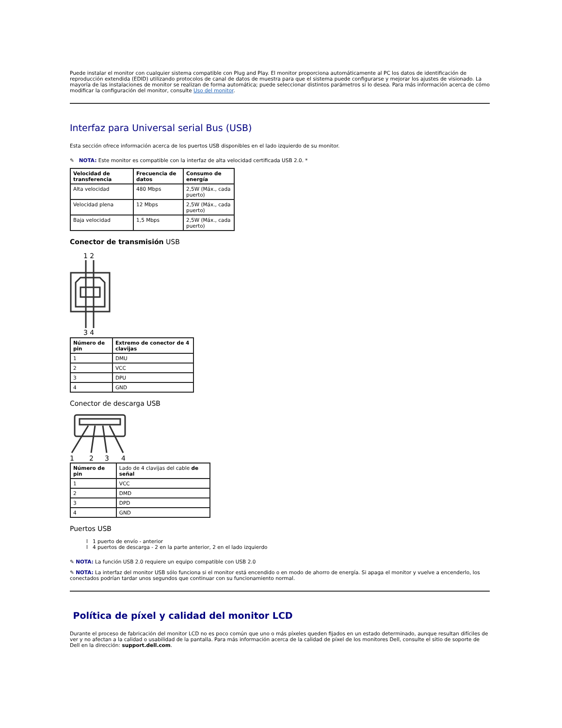Puede instalar el monitor con cualquier sistema compatible con Plug and Play. El monitor proporciona automáticamente al PC los datos de identificación de reproducción extendida (EDID) utilizando protocolos de canal de datos de muestra para que el sistema puede configurarse y mejorar los ajustes de visionado. La mayoría de las instalaciones de monitor se realizan de forma automática; puede seleccionar distintos parámetros si lo desea. Para más información acerca de cómo modificar la configuración del monitor, consulte Uso del monitor.
Interfaz para Universal serial Bus (USB)
Esta sección ofrece información acerca de los puertos USB disponibles en el lado izquierdo de su monitor.
✎ NOTA: Este monitor es compatible con la interfaz de alta velocidad certificada USB 2.0. *
| Velocidad de transferencia | Frecuencia de datos | Consumo de energía |
| --- | --- | --- |
| Alta velocidad | 480 Mbps | 2,5W (Máx., cada puerto) |
| Velocidad plena | 12 Mbps | 2,5W (Máx., cada puerto) |
| Baja velocidad | 1,5 Mbps | 2,5W (Máx., cada puerto) |
Conector de transmisión USB
1 2
3 4
| Número de pin | Extremo de conector de 4 clavijas |
| --- | --- |
| 1 | DMU |
| 2 | VCC |
| 3 | DPU |
| 4 | GND |
Conector de descarga USB
1
2
3
4
| Número de pin | Lado de 4 clavijas del cable de señal |
| --- | --- |
| 1 | VCC |
| 2 | DMD |
| 3 | DPD |
| 4 | GND |
Puertos USB
l 1 puerto de envío - anterior
l 4 puertos de descarga - 2 en la parte anterior, 2 en el lado izquierdo
✎ NOTA: La función USB 2.0 requiere un equipo compatible con USB 2.0
✎ NOTA: La interfaz del monitor USB sólo funciona si el monitor está encendido o en modo de ahorro de energía. Si apaga el monitor y vuelve a encenderlo, los conectados podrían tardar unos segundos que continuar con su funcionamiento normal.
Política de píxel y calidad del monitor LCD
Durante el proceso de fabricación del monitor LCD no es poco común que uno o más píxeles queden fijados en un estado determinado, aunque resultan difíciles de ver y no afectan a la calidad o usabilidad de la pantalla. Para más información acerca de la calidad de píxel de los monitores Dell, consulte el sitio de soporte de Dell en la dirección: support.dell.com.